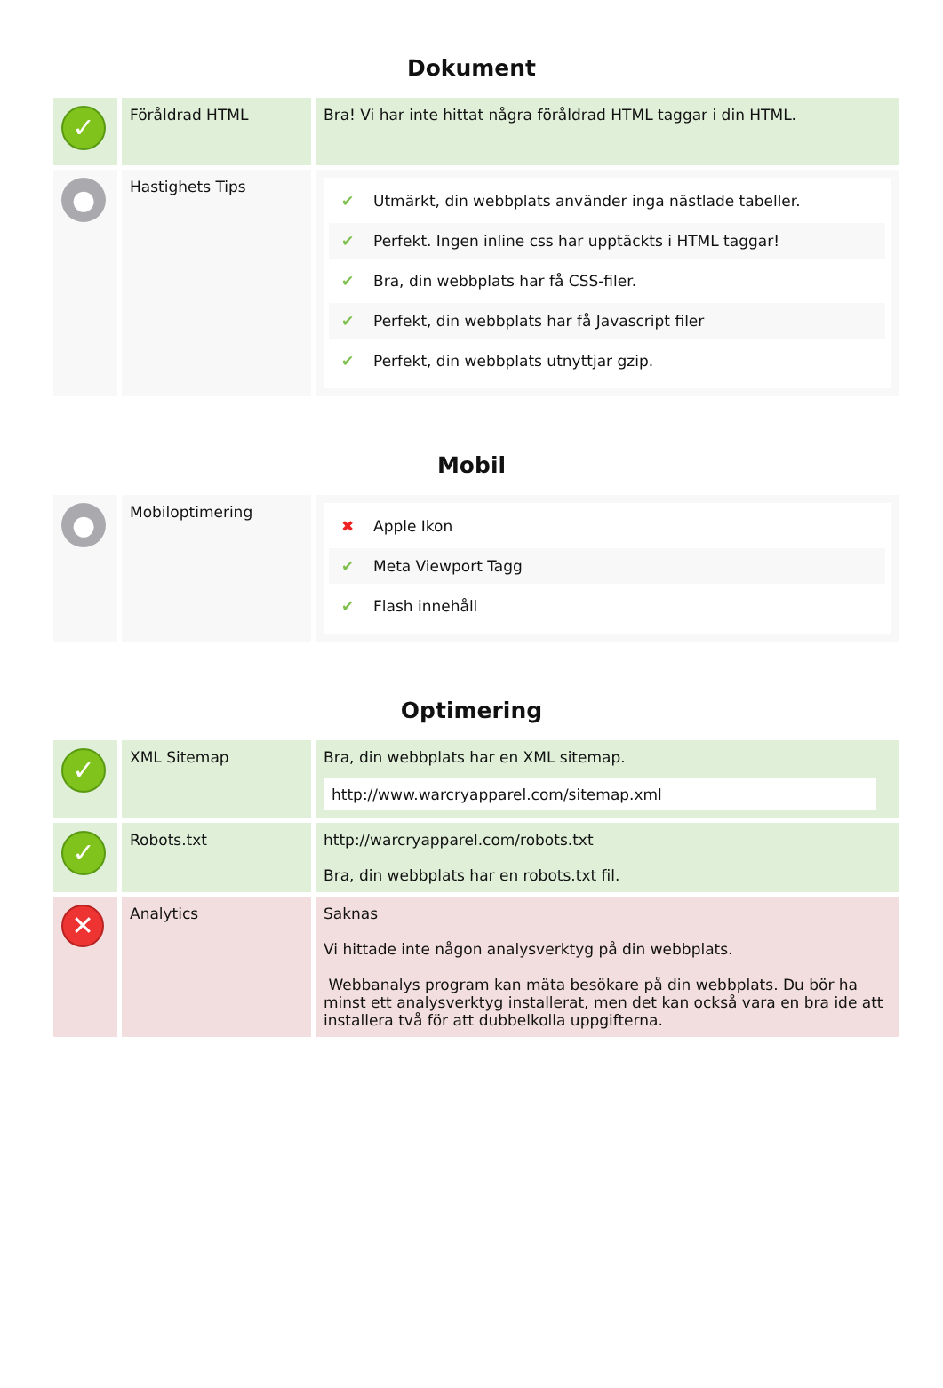Dokument
| ✓ | Föråldrad HTML | Bra! Vi har inte hittat några föråldrad HTML taggar i din HTML. |
| ● | Hastighets Tips | ✔ Utmärkt, din webbplats använder inga nästlade tabeller. ✔ Perfekt. Ingen inline css har upptäckts i HTML taggar! ✔ Bra, din webbplats har få CSS-filer. ✔ Perfekt, din webbplats har få Javascript filer ✔ Perfekt, din webbplats utnyttjar gzip. |
Mobil
| ● | Mobiloptimering | ✖ Apple Ikon ✔ Meta Viewport Tagg ✔ Flash innehåll |
Optimering
| ✓ | XML Sitemap | Bra, din webbplats har en XML sitemap. http://www.warcryapparel.com/sitemap.xml |
| ✓ | Robots.txt | http://warcryapparel.com/robots.txt Bra, din webbplats har en robots.txt fil. |
| ✕ | Analytics | Saknas Vi hittade inte någon analysverktyg på din webbplats. Webbanalys program kan mäta besökare på din webbplats. Du bör ha minst ett analysverktyg installerat, men det kan också vara en bra ide att installera två för att dubbelkolla uppgifterna. |